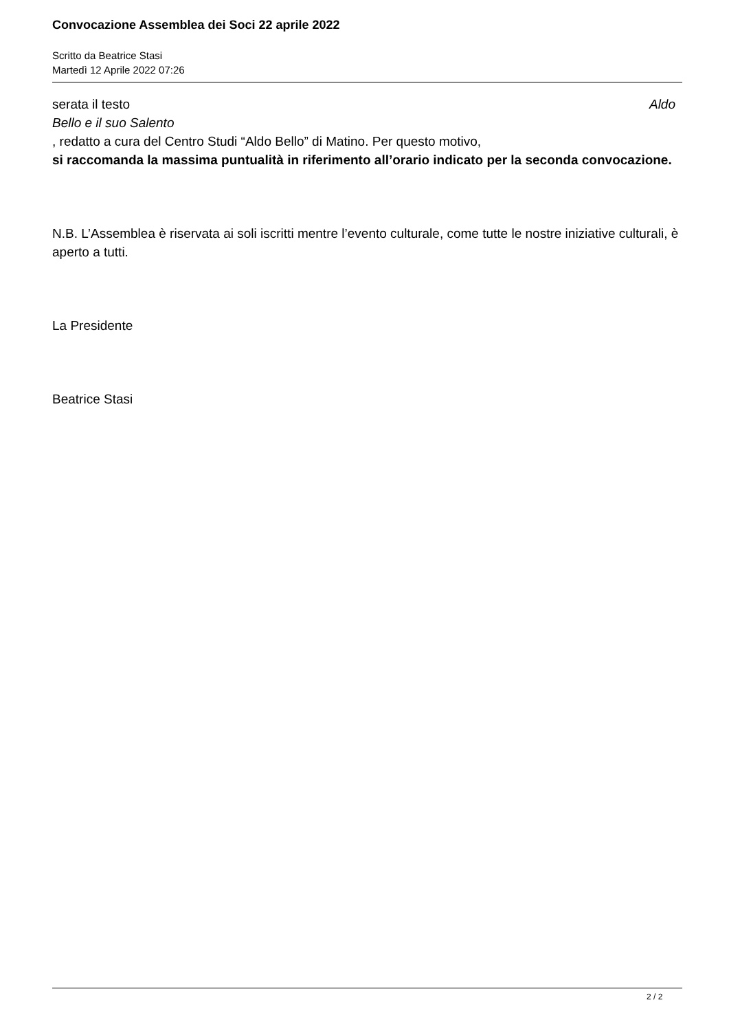Convocazione Assemblea dei Soci 22 aprile 2022
Scritto da Beatrice Stasi
Martedì 12 Aprile 2022 07:26
serata il testo Aldo
Bello e il suo Salento
, redatto a cura del Centro Studi “Aldo Bello” di Matino. Per questo motivo,
si raccomanda la massima puntualità in riferimento all’orario indicato per la seconda convocazione.
N.B. L’Assemblea è riservata ai soli iscritti mentre l’evento culturale, come tutte le nostre iniziative culturali, è aperto a tutti.
La Presidente
Beatrice Stasi
2 / 2